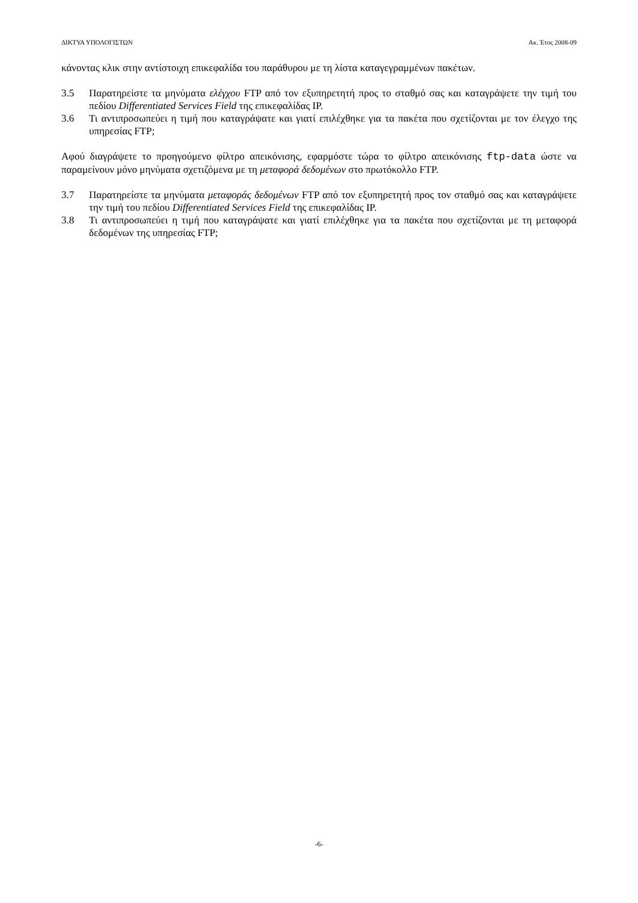ΔΙΚΤΥΑ ΥΠΟΛΟΓΙΣΤΩΝ Ακ. Έτος 2008-09
κάνοντας κλικ στην αντίστοιχη επικεφαλίδα του παράθυρου με τη λίστα καταγεγραμμένων πακέτων.
3.5 Παρατηρείστε τα μηνύματα ελέγχου FTP από τον εξυπηρετητή προς το σταθμό σας και καταγράψετε την τιμή του πεδίου Differentiated Services Field της επικεφαλίδας IP.
3.6 Τι αντιπροσωπεύει η τιμή που καταγράψατε και γιατί επιλέχθηκε για τα πακέτα που σχετίζονται με τον έλεγχο της υπηρεσίας FTP;
Αφού διαγράψετε το προηγούμενο φίλτρο απεικόνισης, εφαρμόστε τώρα το φίλτρο απεικόνισης ftp-data ώστε να παραμείνουν μόνο μηνύματα σχετιζόμενα με τη μεταφορά δεδομένων στο πρωτόκολλο FTP.
3.7 Παρατηρείστε τα μηνύματα μεταφοράς δεδομένων FTP από τον εξυπηρετητή προς τον σταθμό σας και καταγράψετε την τιμή του πεδίου Differentiated Services Field της επικεφαλίδας IP.
3.8 Τι αντιπροσωπεύει η τιμή που καταγράψατε και γιατί επιλέχθηκε για τα πακέτα που σχετίζονται με τη μεταφορά δεδομένων της υπηρεσίας FTP;
-6-